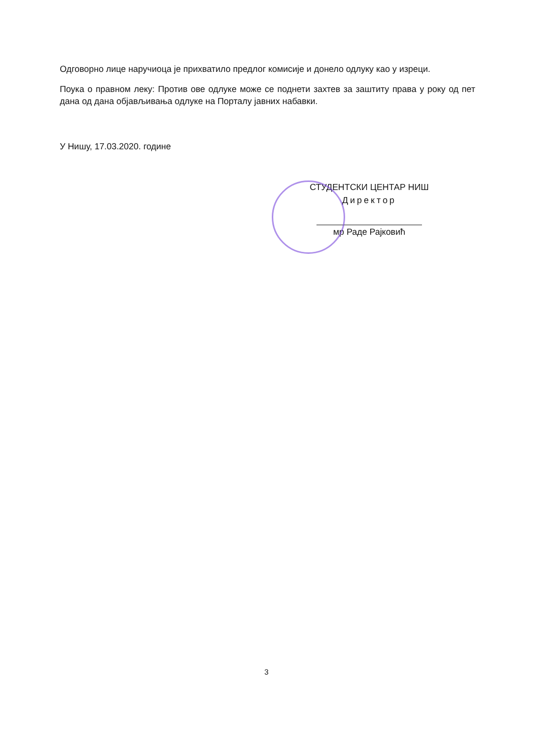Одговорно лице наручиоца је прихватило предлог комисије и донело одлуку као у изреци.
Поука о правном леку: Против ове одлуке може се поднети захтев за заштиту права у року од пет дана од дана објављивања одлуке на Порталу јавних набавки.
У Нишу, 17.03.2020. године
СТУДЕНТСКИ ЦЕНТАР НИШ
Директор
мр Раде Рајковић
3